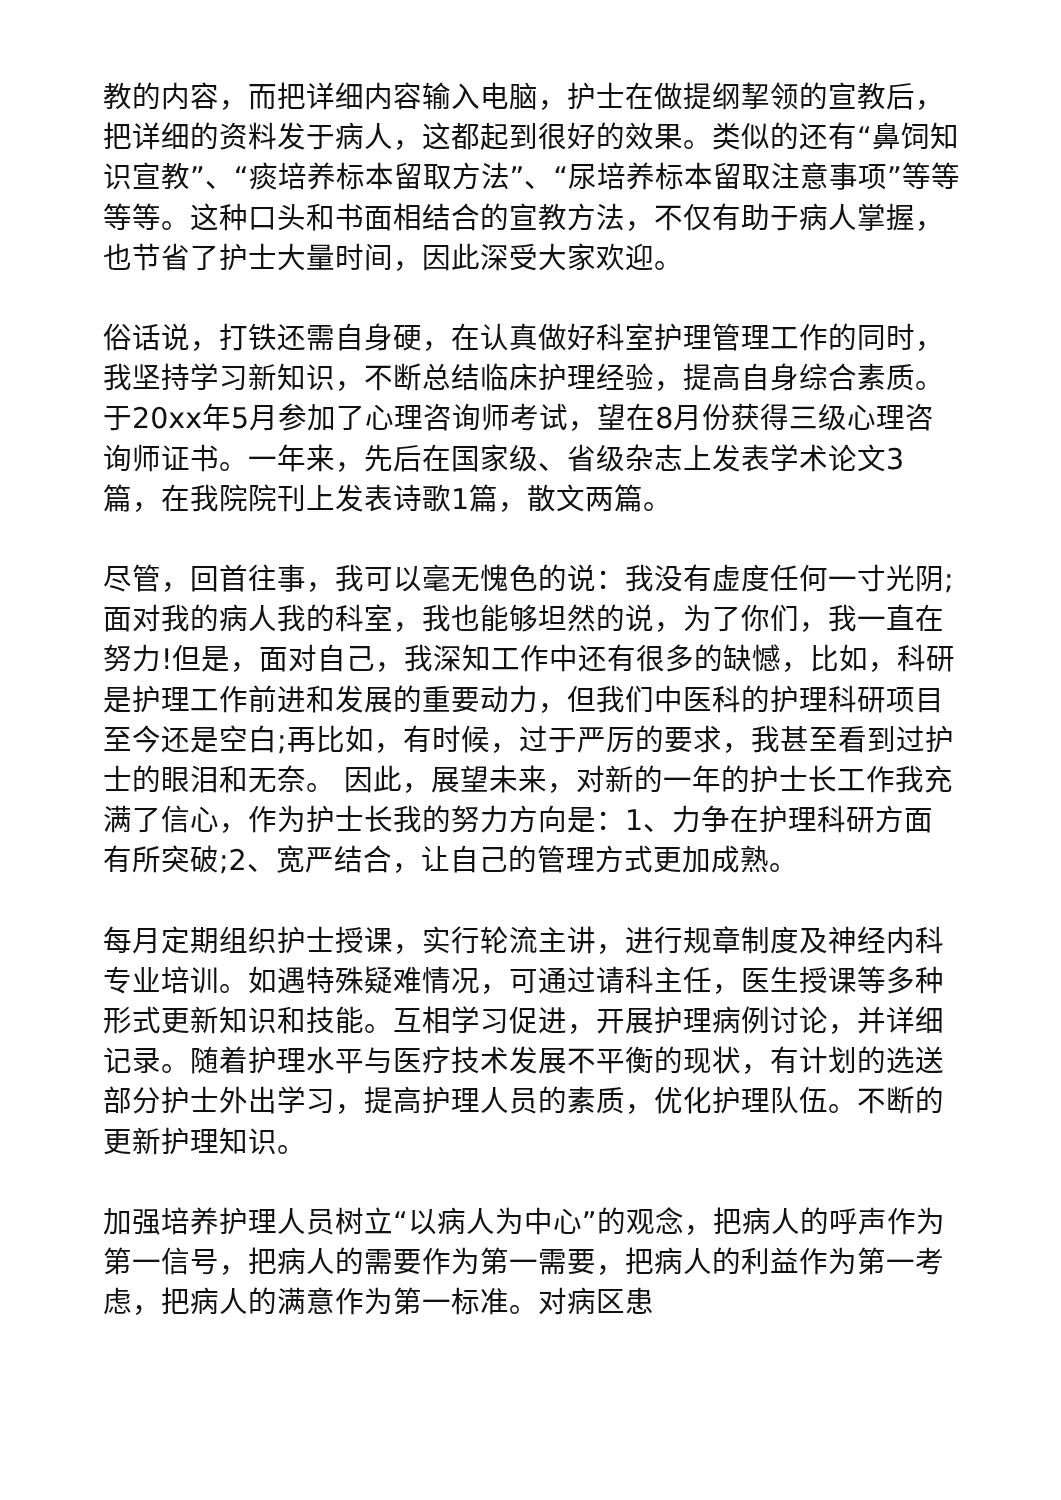教的内容，而把详细内容输入电脑，护士在做提纲挈领的宣教后，把详细的资料发于病人，这都起到很好的效果。类似的还有“鼻饲知识宣教”、“痰培养标本留取方法”、“尿培养标本留取注意事项”等等等等。这种口头和书面相结合的宣教方法，不仅有助于病人掌握，也节省了护士大量时间，因此深受大家欢迎。
俗话说，打铁还需自身硬，在认真做好科室护理管理工作的同时，我坚持学习新知识，不断总结临床护理经验，提高自身综合素质。于20xx年5月参加了心理咨询师考试，望在8月份获得三级心理咨询师证书。一年来，先后在国家级、省级杂志上发表学术论文3篇，在我院院刊上发表诗歌1篇，散文两篇。
尽管，回首往事，我可以毫无愧色的说：我没有虚度任何一寸光阴;面对我的病人我的科室，我也能够坦然的说，为了你们，我一直在努力!但是，面对自己，我深知工作中还有很多的缺憾，比如，科研是护理工作前进和发展的重要动力，但我们中医科的护理科研项目至今还是空白;再比如，有时候，过于严厉的要求，我甚至看到过护士的眼泪和无奈。 因此，展望未来，对新的一年的护士长工作我充满了信心，作为护士长我的努力方向是：1、力争在护理科研方面有所突破;2、宽严结合，让自己的管理方式更加成熟。
每月定期组织护士授课，实行轮流主讲，进行规章制度及神经内科专业培训。如遇特殊疑难情况，可通过请科主任，医生授课等多种形式更新知识和技能。互相学习促进，开展护理病例讨论，并详细记录。随着护理水平与医疗技术发展不平衡的现状，有计划的选送部分护士外出学习，提高护理人员的素质，优化护理队伍。不断的更新护理知识。
加强培养护理人员树立“以病人为中心”的观念，把病人的呼声作为第一信号，把病人的需要作为第一需要，把病人的利益作为第一考虑，把病人的满意作为第一标准。对病区患